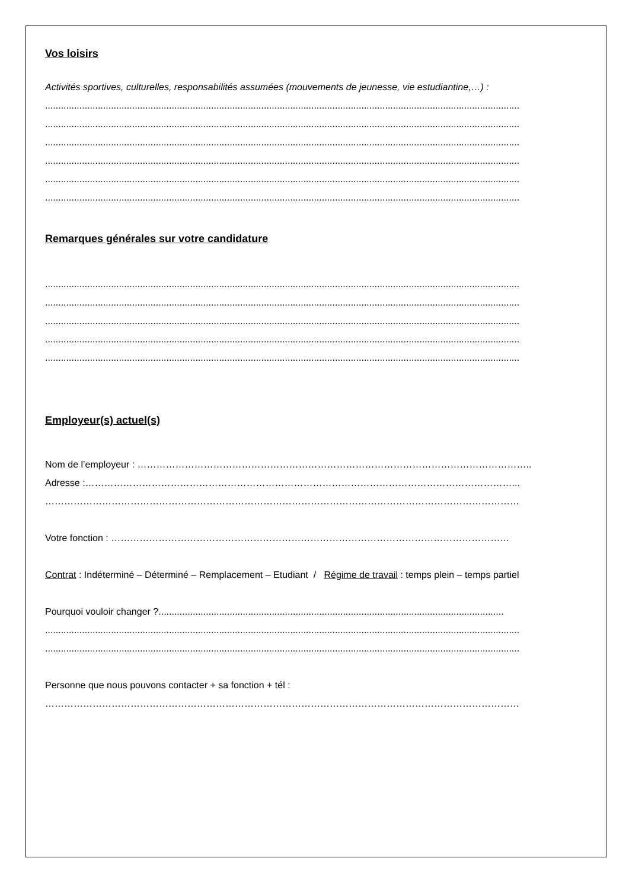Vos loisirs
Activités sportives, culturelles, responsabilités assumées (mouvements de jeunesse, vie estudiantine,…) :
....................................................................................................................................................................................
....................................................................................................................................................................................
....................................................................................................................................................................................
....................................................................................................................................................................................
....................................................................................................................................................................................
....................................................................................................................................................................................
Remarques générales sur votre candidature
....................................................................................................................................................................................
....................................................................................................................................................................................
....................................................................................................................................................................................
....................................................................................................................................................................................
....................................................................................................................................................................................
Employeur(s) actuel(s)
Nom de l’employeur : ……………………………………………………………………………………………………………..
Adresse :………………………………………………………………………………………………………………………...
……………………………………………………………………………………………………………………………………
Votre fonction : ………………………………………………………………………………………………………………
Contrat : Indéterminé – Déterminé – Remplacement – Etudiant / Régime de travail : temps plein – temps partiel
Pourquoi vouloir changer ?...................................................................................................................................
....................................................................................................................................................................................
....................................................................................................................................................................................
Personne que nous pouvons contacter + sa fonction + tél :
……………………………………………………………………………………………………………………………………